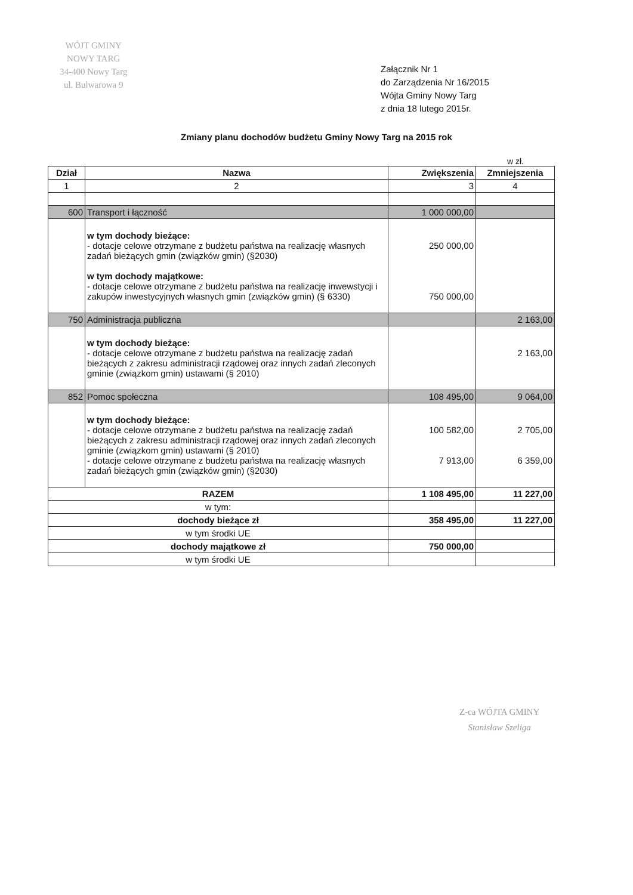WÓJT GMINY
NOWY TARG
34-400 Nowy Targ
ul. Bulwarowa 9
Załącznik Nr 1
do Zarządzenia Nr 16/2015
Wójta Gminy Nowy Targ
z dnia 18 lutego 2015r.
Zmiany planu dochodów budżetu Gminy Nowy Targ na 2015 rok
w zł.
| Dział | Nazwa | Zwiększenia | Zmniejszenia |
| --- | --- | --- | --- |
| 1 | 2 | 3 | 4 |
| 600 | Transport i łączność | 1 000 000,00 | |
| | w tym dochody bieżące: - dotacje celowe otrzymane z budżetu państwa na realizację własnych zadań bieżących gmin (związków gmin) (§2030) w tym dochody majątkowe: - dotacje celowe otrzymane z budżetu państwa na realizację inwewstycji i zakupów inwestycyjnych własnych gmin (związków gmin) (§ 6330) | 250 000,00 750 000,00 | |
| 750 | Administracja publiczna | | 2 163,00 |
| | w tym dochody bieżące: - dotacje celowe otrzymane z budżetu państwa na realizację zadań bieżących z zakresu administracji rządowej oraz innych zadań zleconych gminie (związkom gmin) ustawami (§ 2010) | | 2 163,00 |
| 852 | Pomoc społeczna | 108 495,00 | 9 064,00 |
| | w tym dochody bieżące: - dotacje celowe otrzymane z budżetu państwa na realizację zadań bieżących z zakresu administracji rządowej oraz innych zadań zleconych gminie (związkom gmin) ustawami (§ 2010) - dotacje celowe otrzymane z budżetu państwa na realizację własnych zadań bieżących gmin (związków gmin) (§2030) | 100 582,00 7 913,00 | 2 705,00 6 359,00 |
| RAZEM | | 1 108 495,00 | 11 227,00 |
| w tym: | | | |
| dochody bieżące zł | | 358 495,00 | 11 227,00 |
| w tym środki UE | | | |
| dochody majątkowe zł | | 750 000,00 | |
| w tym środki UE | | | |
Z-ca WÓJTA GMINY
Stanisław Szeliga